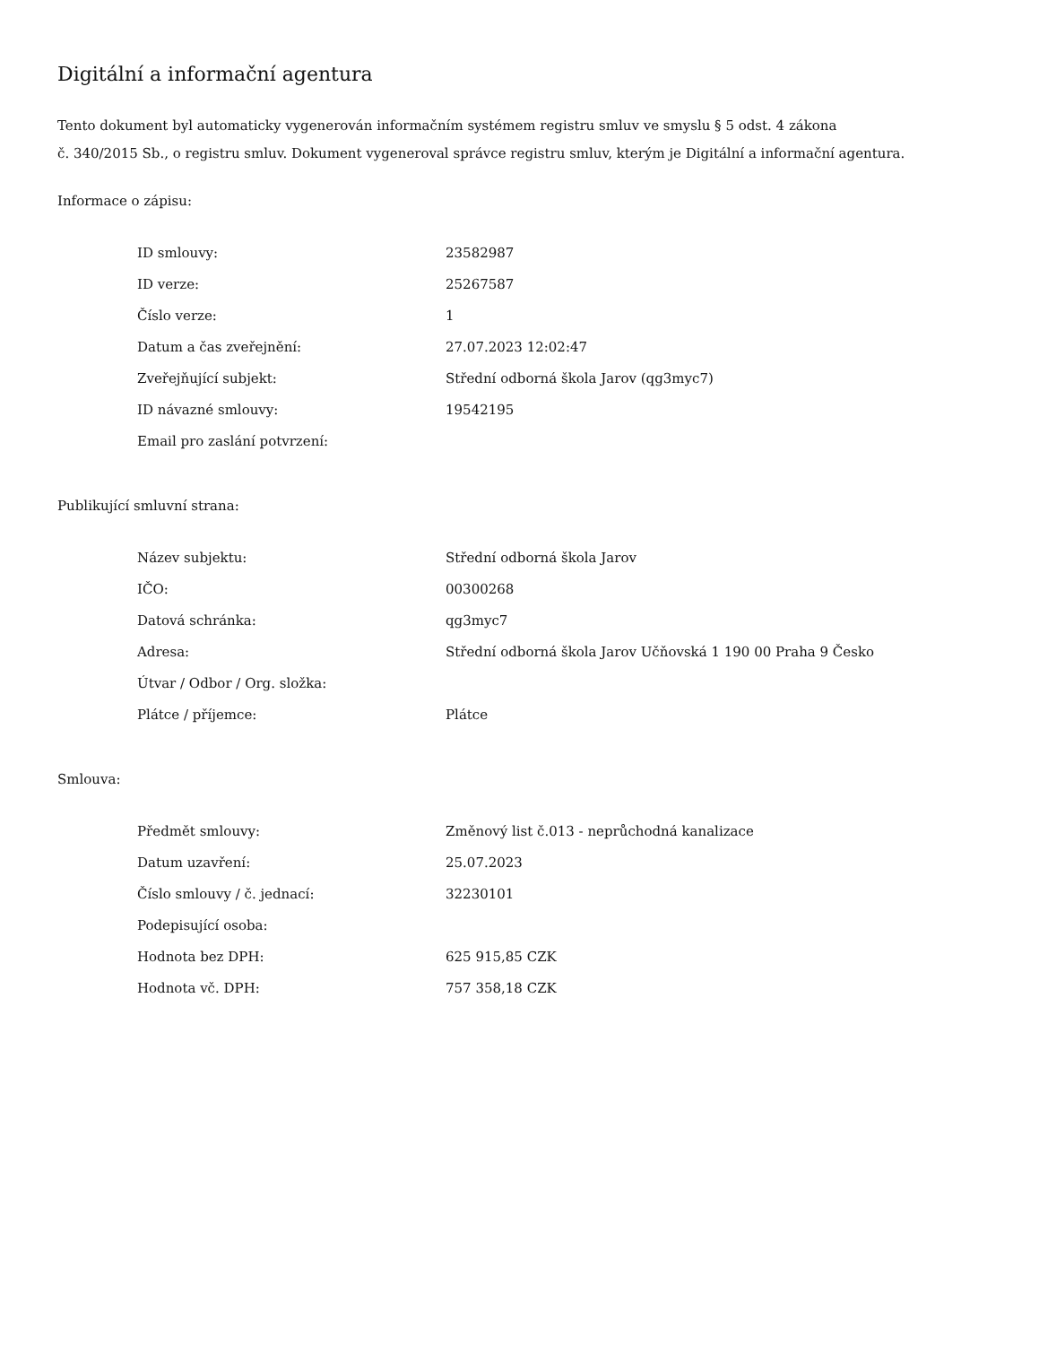Digitální a informační agentura
Tento dokument byl automaticky vygenerován informačním systémem registru smluv ve smyslu § 5 odst. 4 zákona
č. 340/2015 Sb., o registru smluv. Dokument vygeneroval správce registru smluv, kterým je Digitální a informační agentura.
Informace o zápisu:
| ID smlouvy: | 23582987 |
| ID verze: | 25267587 |
| Číslo verze: | 1 |
| Datum a čas zveřejnění: | 27.07.2023 12:02:47 |
| Zveřejňující subjekt: | Střední odborná škola Jarov (qg3myc7) |
| ID návazné smlouvy: | 19542195 |
| Email pro zaslání potvrzení: | |
Publikující smluvní strana:
| Název subjektu: | Střední odborná škola Jarov |
| IČO: | 00300268 |
| Datová schránka: | qg3myc7 |
| Adresa: | Střední odborná škola Jarov Učňovská 1 190 00 Praha 9 Česko |
| Útvar / Odbor / Org. složka: | |
| Plátce / příjemce: | Plátce |
Smlouva:
| Předmět smlouvy: | Změnový list č.013 - neprůchodná kanalizace |
| Datum uzavření: | 25.07.2023 |
| Číslo smlouvy / č. jednací: | 32230101 |
| Podepisující osoba: | |
| Hodnota bez DPH: | 625 915,85 CZK |
| Hodnota vč. DPH: | 757 358,18 CZK |